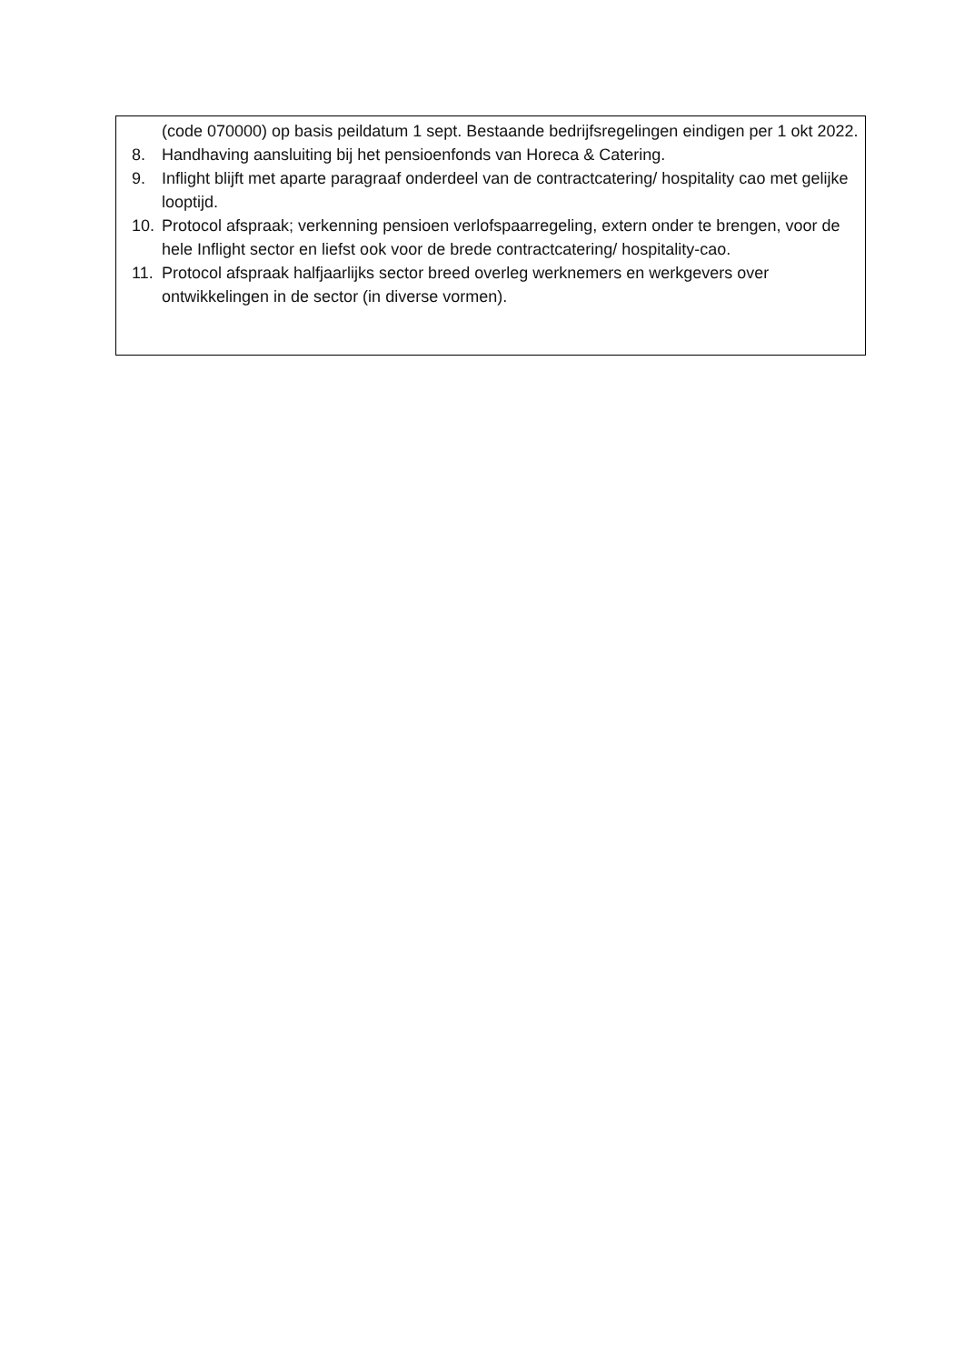(code 070000) op basis peildatum 1 sept. Bestaande bedrijfsregelingen eindigen per 1 okt 2022.
8. Handhaving aansluiting bij het pensioenfonds van Horeca & Catering.
9. Inflight blijft met aparte paragraaf onderdeel van de contractcatering/ hospitality cao met gelijke looptijd.
10. Protocol afspraak; verkenning pensioen verlofspaarregeling, extern onder te brengen, voor de hele Inflight sector en liefst ook voor de brede contractcatering/ hospitality-cao.
11. Protocol afspraak halfjaarlijks sector breed overleg werknemers en werkgevers over ontwikkelingen in de sector (in diverse vormen).